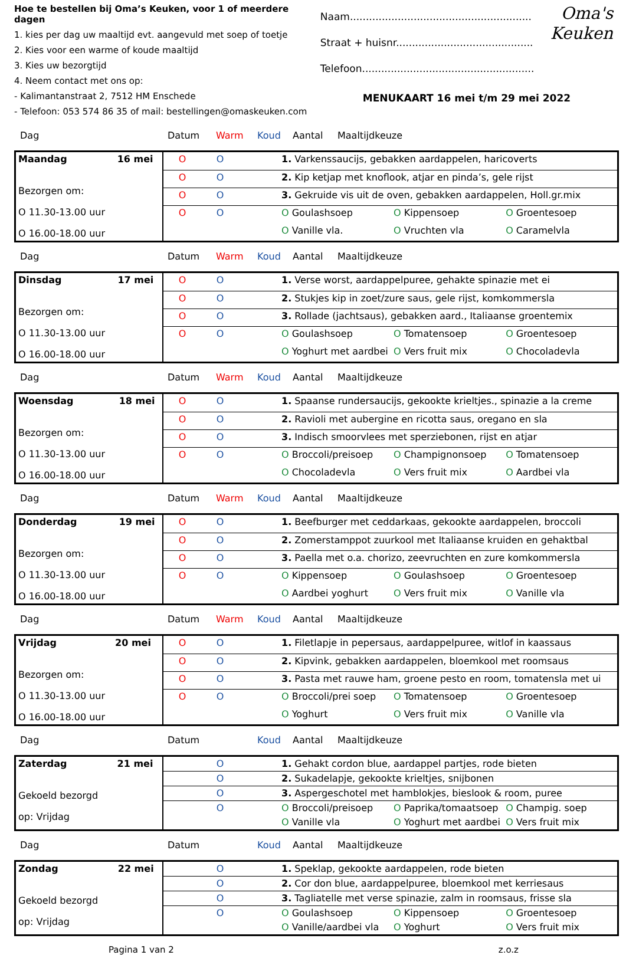Hoe te bestellen bij Oma’s Keuken, voor 1 of meerdere dagen
1. kies per dag uw maaltijd evt. aangevuld met soep of toetje
2. Kies voor een warme of koude maaltijd
3. Kies uw bezorgtijd
4. Neem contact met ons op:
- Kalimantanstraat 2, 7512 HM Enschede
- Telefoon: 053 574 86 35 of mail: bestellingen@omaskeuken.com
Naam.........................................................
Straat + huisnr...........................................
Telefoon......................................................
Oma's
Keuken
MENUKAART 16 mei t/m 29 mei 2022
Dag Datum Warm Koud Aantal Maaltijdkeuze
| Maandag 16 mei Bezorgen om: O 11.30-13.00 uur O 16.00-18.00 uur | O | O | | 1. Varkenssaucijs, gebakken aardappelen, haricoverts |
| | O | O | | 2. Kip ketjap met knoflook, atjar en pinda’s, gele rijst |
| | O | O | | 3. Gekruide vis uit de oven, gebakken aardappelen, Holl.gr.mix |
| | O | O | | O Goulashsoep O Kippensoep O Groentesoep |
| | | | | O Vanille vla. O Vruchten vla O Caramelvla |
Dag Datum Warm Koud Aantal Maaltijdkeuze
| Dinsdag 17 mei Bezorgen om: O 11.30-13.00 uur O 16.00-18.00 uur | O | O | | 1. Verse worst, aardappelpuree, gehakte spinazie met ei |
| | O | O | | 2. Stukjes kip in zoet/zure saus, gele rijst, komkommersla |
| | O | O | | 3. Rollade (jachtsaus), gebakken aard., Italiaanse groentemix |
| | O | O | | O Goulashsoep O Tomatensoep O Groentesoep |
| | | | | O Yoghurt met aardbei O Vers fruit mix O Chocoladevla |
Dag Datum Warm Koud Aantal Maaltijdkeuze
| Woensdag 18 mei Bezorgen om: O 11.30-13.00 uur O 16.00-18.00 uur | O | O | | 1. Spaanse rundersaucijs, gekookte krieltjes., spinazie a la creme |
| | O | O | | 2. Ravioli met aubergine en ricotta saus, oregano en sla |
| | O | O | | 3. Indisch smoorvlees met sperziebonen, rijst en atjar |
| | O | O | | O Broccoli/preisoep O Champignonsoep O Tomatensoep |
| | | | | O Chocoladevla O Vers fruit mix O Aardbei vla |
Dag Datum Warm Koud Aantal Maaltijdkeuze
| Donderdag 19 mei Bezorgen om: O 11.30-13.00 uur O 16.00-18.00 uur | O | O | | 1. Beefburger met ceddarkaas, gekookte aardappelen, broccoli |
| | O | O | | 2. Zomerstamppot zuurkool met Italiaanse kruiden en gehaktbal |
| | O | O | | 3. Paella met o.a. chorizo, zeevruchten en zure komkommersla |
| | O | O | | O Kippensoep O Goulashsoep O Groentesoep |
| | | | | O Aardbei yoghurt O Vers fruit mix O Vanille vla |
Dag Datum Warm Koud Aantal Maaltijdkeuze
| Vrijdag 20 mei Bezorgen om: O 11.30-13.00 uur O 16.00-18.00 uur | O | O | | 1. Filetlapje in pepersaus, aardappelpuree, witlof in kaassaus |
| | O | O | | 2. Kipvink, gebakken aardappelen, bloemkool met roomsaus |
| | O | O | | 3. Pasta met rauwe ham, groene pesto en room, tomatensla met ui |
| | O | O | | O Broccoli/prei soep O Tomatensoep O Groentesoep |
| | | | | O Yoghurt O Vers fruit mix O Vanille vla |
Dag Datum Koud Aantal Maaltijdkeuze
| Zaterdag 21 mei Gekoeld bezorgd op: Vrijdag | | O | | 1. Gehakt cordon blue, aardappel partjes, rode bieten |
| | | O | | 2. Sukadelapje, gekookte krieltjes, snijbonen |
| | | O | | 3. Aspergeschotel met hamblokjes, bieslook & room, puree |
| | | O | | O Broccoli/preisoep O Paprika/tomaatsoep O Champig. soep |
| | | | | O Vanille vla O Yoghurt met aardbei O Vers fruit mix |
Dag Datum Koud Aantal Maaltijdkeuze
| Zondag 22 mei Gekoeld bezorgd op: Vrijdag | | O | | 1. Speklap, gekookte aardappelen, rode bieten |
| | | O | | 2. Cor don blue, aardappelpuree, bloemkool met kerriesaus |
| | | O | | 3. Tagliatelle met verse spinazie, zalm in roomsaus, frisse sla |
| | | O | | O Goulashsoep O Kippensoep O Groentesoep |
| | | | | O Vanille/aardbei vla O Yoghurt O Vers fruit mix |
Pagina 1 van 2 z.o.z